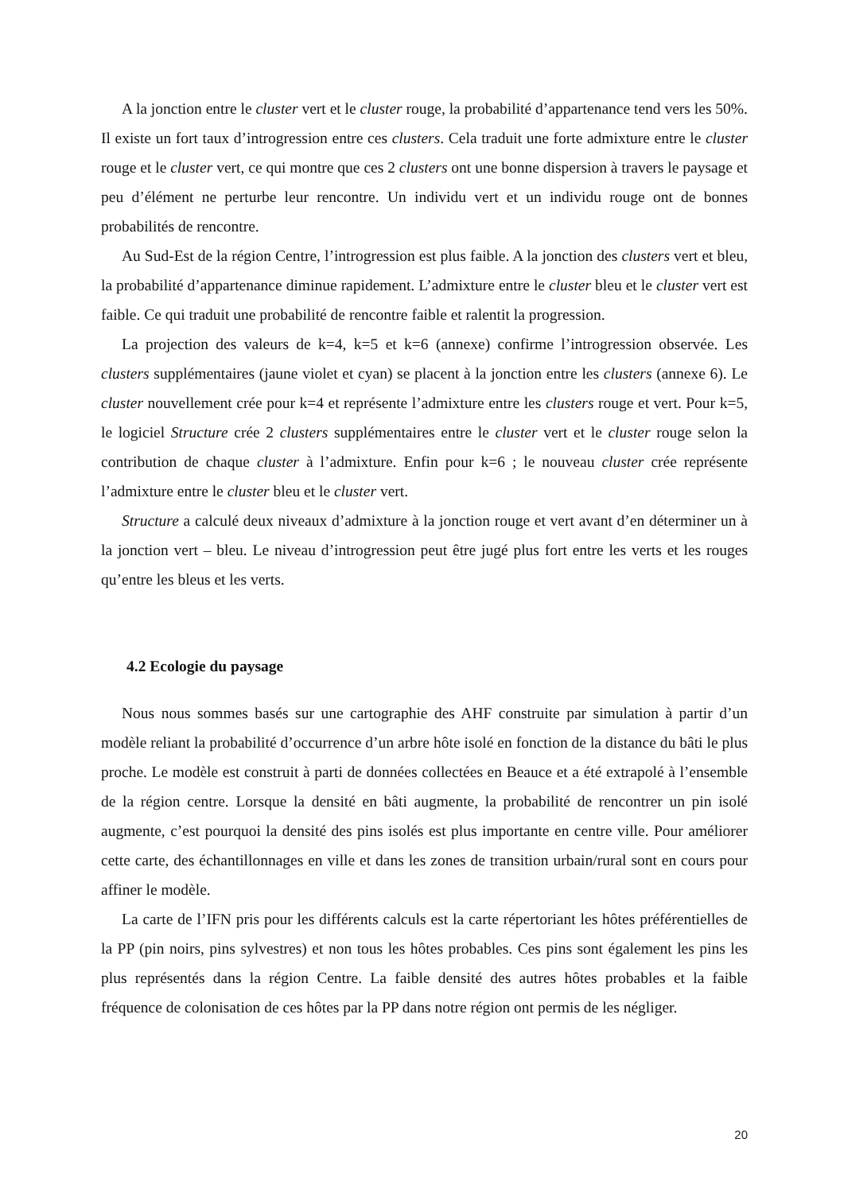A la jonction entre le cluster vert et le cluster rouge, la probabilité d’appartenance tend vers les 50%. Il existe un fort taux d’introgression entre ces clusters. Cela traduit une forte admixture entre le cluster rouge et le cluster vert, ce qui montre que ces 2 clusters ont une bonne dispersion à travers le paysage et peu d’élément ne perturbe leur rencontre. Un individu vert et un individu rouge ont de bonnes probabilités de rencontre.
Au Sud-Est de la région Centre, l’introgression est plus faible. A la jonction des clusters vert et bleu, la probabilité d’appartenance diminue rapidement. L’admixture entre le cluster bleu et le cluster vert est faible. Ce qui traduit une probabilité de rencontre faible et ralentit la progression.
La projection des valeurs de k=4, k=5 et k=6 (annexe) confirme l’introgression observée. Les clusters supplémentaires (jaune violet et cyan) se placent à la jonction entre les clusters (annexe 6). Le cluster nouvellement crée pour k=4 et représente l’admixture entre les clusters rouge et vert. Pour k=5, le logiciel Structure crée 2 clusters supplémentaires entre le cluster vert et le cluster rouge selon la contribution de chaque cluster à l’admixture. Enfin pour k=6 ; le nouveau cluster crée représente l’admixture entre le cluster bleu et le cluster vert.
Structure a calculé deux niveaux d’admixture à la jonction rouge et vert avant d’en déterminer un à la jonction vert – bleu. Le niveau d’introgression peut être jugé plus fort entre les verts et les rouges qu’entre les bleus et les verts.
4.2 Ecologie du paysage
Nous nous sommes basés sur une cartographie des AHF construite par simulation à partir d’un modèle reliant la probabilité d’occurrence d’un arbre hôte isolé en fonction de la distance du bâti le plus proche. Le modèle est construit à parti de données collectées en Beauce et a été extrapolé à l’ensemble de la région centre. Lorsque la densité en bâti augmente, la probabilité de rencontrer un pin isolé augmente, c’est pourquoi la densité des pins isolés est plus importante en centre ville. Pour améliorer cette carte, des échantillonnages en ville et dans les zones de transition urbain/rural sont en cours pour affiner le modèle.
La carte de l’IFN pris pour les différents calculs est la carte répertoriant les hôtes préférentielles de la PP (pin noirs, pins sylvestres) et non tous les hôtes probables. Ces pins sont également les pins les plus représentés dans la région Centre. La faible densité des autres hôtes probables et la faible fréquence de colonisation de ces hôtes par la PP dans notre région ont permis de les négliger.
20